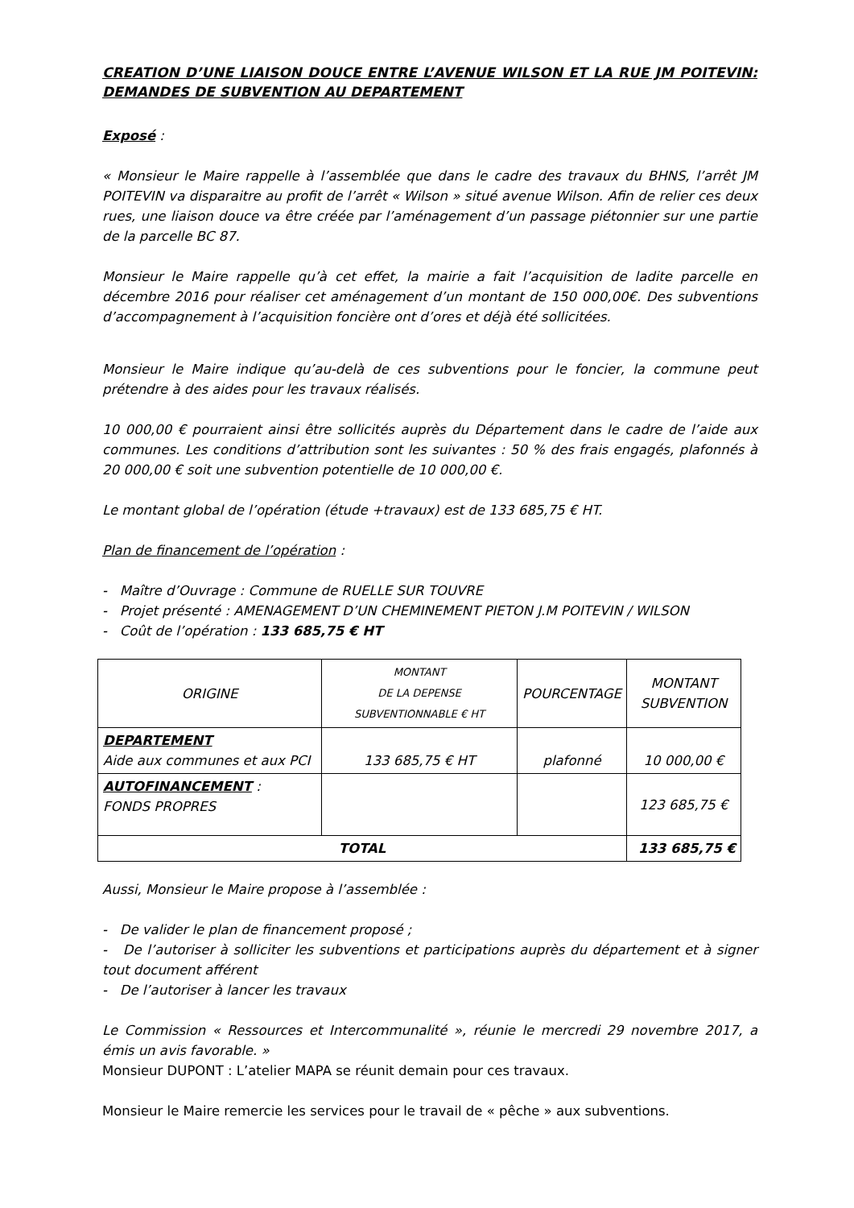CREATION D’UNE LIAISON DOUCE ENTRE L’AVENUE WILSON ET LA RUE JM POITEVIN: DEMANDES DE SUBVENTION AU DEPARTEMENT
Exposé :
« Monsieur le Maire rappelle à l’assemblée que dans le cadre des travaux du BHNS, l’arrêt JM POITEVIN va disparaitre au profit de l’arrêt « Wilson » situé avenue Wilson. Afin de relier ces deux rues, une liaison douce va être créée par l’aménagement d’un passage piétonnier sur une partie de la parcelle BC 87.
Monsieur le Maire rappelle qu’à cet effet, la mairie a fait l’acquisition de ladite parcelle en décembre 2016 pour réaliser cet aménagement d’un montant de 150 000,00€. Des subventions d’accompagnement à l’acquisition foncière ont d’ores et déjà été sollicitées.
Monsieur le Maire indique qu’au-delà de ces subventions pour le foncier, la commune peut prétendre à des aides pour les travaux réalisés.
10 000,00 € pourraient ainsi être sollicités auprès du Département dans le cadre de l’aide aux communes. Les conditions d’attribution sont les suivantes : 50 % des frais engagés, plafonnés à 20 000,00 € soit une subvention potentielle de 10 000,00 €.
Le montant global de l’opération (étude +travaux) est de 133 685,75 € HT.
Plan de financement de l’opération :
- Maître d’Ouvrage : Commune de RUELLE SUR TOUVRE
- Projet présenté : AMENAGEMENT D’UN CHEMINEMENT PIETON J.M POITEVIN / WILSON
- Coût de l’opération : 133 685,75 € HT
| ORIGINE | MONTANT DE LA DEPENSE SUBVENTIONNABLE € HT | POURCENTAGE | MONTANT SUBVENTION |
| --- | --- | --- | --- |
| DEPARTEMENT Aide aux communes et aux PCI | 133 685,75 € HT | plafonné | 10 000,00 € |
| AUTOFINANCEMENT : FONDS PROPRES | | | 123 685,75 € |
| TOTAL | | | 133 685,75 € |
Aussi, Monsieur le Maire propose à l’assemblée :
- De valider le plan de financement proposé ;
- De l’autoriser à solliciter les subventions et participations auprès du département et à signer tout document afférent
- De l’autoriser à lancer les travaux
Le Commission « Ressources et Intercommunalité », réunie le mercredi 29 novembre 2017, a émis un avis favorable. »
Monsieur DUPONT : L’atelier MAPA se réunit demain pour ces travaux.
Monsieur le Maire remercie les services pour le travail de « pêche » aux subventions.